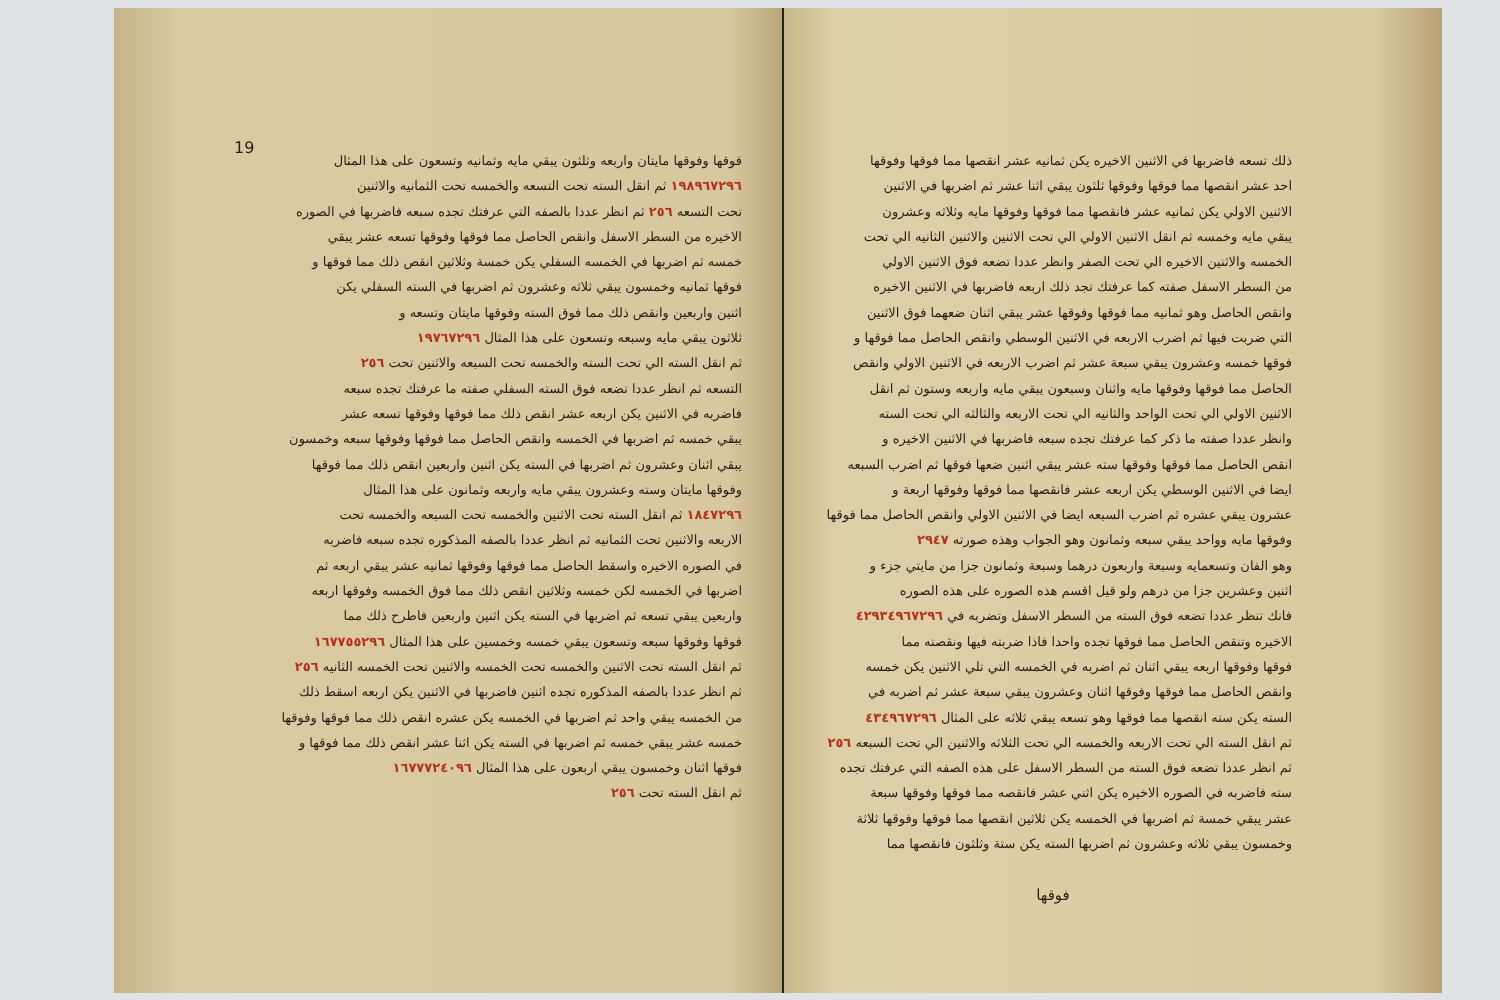ذلك تسعه فاضربها في الاثنين الاخيره يكن ثمانيه عشر انقصها مما فوقها وفوقها
احد عشر انقصها مما فوقها وفوقها ثلثون يبقي اثنا عشر ثم اضربها في الاثنين
الاثنين الاولي يكن ثمانيه عشر فانقصها مما فوقها وفوقها مايه وثلاثه وعشرون
يبقي مايه وخمسه ثم انقل الاثنين الاولي الي تحت الاثنين والاثنين الثانيه الي تحت
الخمسه والاثنين الاخيره الي تحت الصفر وانظر عددا تضعه فوق الاثنين الاولي
من السطر الاسفل صفته كما عرفتك تجد ذلك اربعه فاضربها في الاثنين الاخيره
وانقص الحاصل وهو ثمانيه مما فوقها وفوقها عشر يبقي اثنان ضعهما فوق الاثنين
التي ضربت فيها ثم اضرب الاربعه في الاثنين الوسطي وانقص الحاصل مما فوقها و
فوقها خمسه وعشرون يبقي سبعة عشر ثم اضرب الاربعه في الاثنين الاولي وانقص
الحاصل مما فوقها وفوقها مايه واثنان وسبعون يبقي مايه واربعه وستون ثم انقل
الاثنين الاولي الي تحت الواحد والثانيه الي تحت الاربعه والثالثه الي تحت السته
وانظر عددا صفته ما ذكر كما عرفتك تجده سبعه فاضربها في الاثنين الاخيره و
انقص الحاصل مما فوقها وفوقها سته عشر يبقي اثنين ضعها فوقها ثم اضرب السبعه
ايضا في الاثنين الوسطي يكن اربعه عشر فانقصها مما فوقها وفوقها اربعة و
عشرون يبقي عشره ثم اضرب السبعه ايضا في الاثنين الاولي وانقص الحاصل مما فوقها
وفوقها مايه وواحد يبقي سبعه وثمانون وهو الجواب وهذه صورته ٢٩٤٧
وهو الفان وتسعمايه وسبعة واربعون درهما وسبعة وثمانون جزا من مايتي جزء و
اثنين وعشرين جزا من درهم ولو قيل اقسم هذه الصوره على هذه الصوره
فانك تنظر عددا تضعه فوق السته من السطر الاسفل وتضربه في ٤٢٩٣٤٩٦٧٢٩٦
الاخيره وتنقص الحاصل مما فوقها تجده واحدا فاذا ضربته فيها ونقصته مما
فوقها وفوقها اربعه يبقي اثنان ثم اضربه في الخمسه التي تلي الاثنين يكن خمسه
وانقص الحاصل مما فوقها وفوقها اثنان وعشرون يبقي سبعة عشر ثم اضربه في
السته يكن سته انقصها مما فوقها وهو تسعه يبقي ثلاثه على المثال ٤٣٤٩٦٧٢٩٦
ثم انقل السته الي تحت الاربعه والخمسه الي تحت الثلاثه والاثنين الي تحت السبعه ٢٥٦
ثم انظر عددا تضعه فوق السته من السطر الاسفل على هذه الصفه التي عرفتك تجده
سته فاضربه في الصوره الاخيره يكن اثني عشر فانقصه مما فوقها وفوقها سبعة
عشر يبقي خمسة ثم اضربها في الخمسه يكن ثلاثين انقصها مما فوقها وفوقها ثلاثة
وخمسون يبقي ثلاثه وعشرون ثم اضربها السته يكن ستة وثلثون فانقصها مما
فوقها
19
فوقها وفوقها مايتان واربعه وثلثون يبقي مايه وثمانيه وتسعون على هذا المثال
١٩٨٩٦٧٢٩٦ ثم انقل السته تحت التسعه والخمسه تحت الثمانيه والاثنين
تحت التسعه ٢٥٦ ثم انظر عددا بالصفه التي عرفتك تجده سبعه فاضربها في الصوره
الاخيره من السطر الاسفل وانقص الحاصل مما فوقها وفوقها تسعه عشر يبقي
خمسه ثم اضربها في الخمسه السفلي يكن خمسة وثلاثين انقص ذلك مما فوقها و
فوقها ثمانيه وخمسون يبقي ثلاثه وعشرون ثم اضربها في السته السفلي يكن
اثنين واربعين وانقص ذلك مما فوق السته وفوقها مايتان وتسعه و
ثلاثون يبقي مايه وسبعه وتسعون على هذا المثال ١٩٧٦٧٢٩٦
ثم انقل السته الي تحت السته والخمسه تحت السبعه والاثنين تحت ٢٥٦
التسعه ثم انظر عددا تضعه فوق السته السفلي صفته ما عرفتك تجده سبعه
فاضربه في الاثنين يكن اربعه عشر انقص ذلك مما فوقها وفوقها تسعه عشر
يبقي خمسه ثم اضربها في الخمسه وانقص الحاصل مما فوقها وفوقها سبعه وخمسون
يبقي اثنان وعشرون ثم اضربها في السته يكن اثنين واربعين انقص ذلك مما فوقها
وفوقها مايتان وسته وعشرون يبقي مايه واربعه وثمانون على هذا المثال
١٨٤٧٢٩٦ ثم انقل السته تحت الاثنين والخمسه تحت السبعه والخمسه تحت
الاربعه والاثنين تحت الثمانيه ثم انظر عددا بالصفه المذكوره تجده سبعه فاضربه
في الصوره الاخيره واسقط الحاصل مما فوقها وفوقها ثمانيه عشر يبقي اربعه ثم
اضربها في الخمسه لكن خمسه وثلاثين انقص ذلك مما فوق الخمسه وفوقها اربعه
واربعين يبقي تسعه ثم اضربها في السته يكن اثنين واربعين فاطرح ذلك مما
فوقها وفوقها سبعه وتسعون يبقي خمسه وخمسين على هذا المثال ١٦٧٧٥٥٢٩٦
ثم انقل السته تحت الاثنين والخمسه تحت الخمسه والاثنين تحت الخمسه الثانيه ٢٥٦
ثم انظر عددا بالصفه المذكوره تجده اثنين فاضربها في الاثنين يكن اربعه اسقط ذلك
من الخمسه يبقي واحد ثم اضربها في الخمسه يكن عشره انقص ذلك مما فوقها وفوقها
خمسه عشر يبقي خمسه ثم اضربها في السته يكن اثنا عشر انقص ذلك مما فوقها و
فوقها اثنان وخمسون يبقي اربعون على هذا المثال ١٦٧٧٧٢٤٠٩٦
ثم انقل السته تحت ٢٥٦